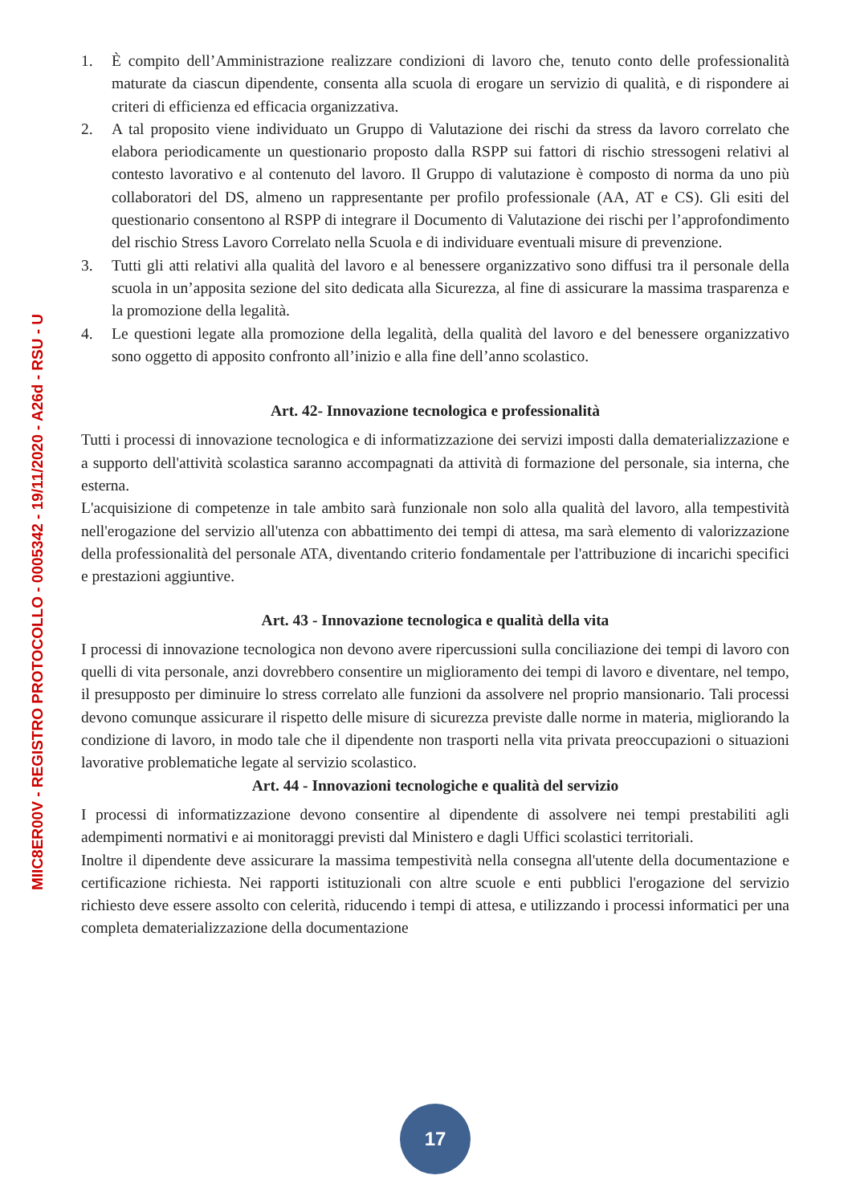MIIC8ER00V - REGISTRO PROTOCOLLO - 0005342 - 19/11/2020 - A26d - RSU - U
1. È compito dell’Amministrazione realizzare condizioni di lavoro che, tenuto conto delle professionalità maturate da ciascun dipendente, consenta alla scuola di erogare un servizio di qualità, e di rispondere ai criteri di efficienza ed efficacia organizzativa.
2. A tal proposito viene individuato un Gruppo di Valutazione dei rischi da stress da lavoro correlato che elabora periodicamente un questionario proposto dalla RSPP sui fattori di rischio stressogeni relativi al contesto lavorativo e al contenuto del lavoro. Il Gruppo di valutazione è composto di norma da uno più collaboratori del DS, almeno un rappresentante per profilo professionale (AA, AT e CS). Gli esiti del questionario consentono al RSPP di integrare il Documento di Valutazione dei rischi per l’approfondimento del rischio Stress Lavoro Correlato nella Scuola e di individuare eventuali misure di prevenzione.
3. Tutti gli atti relativi alla qualità del lavoro e al benessere organizzativo sono diffusi tra il personale della scuola in un’apposita sezione del sito dedicata alla Sicurezza, al fine di assicurare la massima trasparenza e la promozione della legalità.
4. Le questioni legate alla promozione della legalità, della qualità del lavoro e del benessere organizzativo sono oggetto di apposito confronto all’inizio e alla fine dell’anno scolastico.
Art. 42- Innovazione tecnologica e professionalità
Tutti i processi di innovazione tecnologica e di informatizzazione dei servizi imposti dalla dematerializzazione e a supporto dell'attività scolastica saranno accompagnati da attività di formazione del personale, sia interna, che esterna.
L'acquisizione di competenze in tale ambito sarà funzionale non solo alla qualità del lavoro, alla tempestività nell'erogazione del servizio all'utenza con abbattimento dei tempi di attesa, ma sarà elemento di valorizzazione della professionalità del personale ATA, diventando criterio fondamentale per l'attribuzione di incarichi specifici e prestazioni aggiuntive.
Art. 43 - Innovazione tecnologica e qualità della vita
I processi di innovazione tecnologica non devono avere ripercussioni sulla conciliazione dei tempi di lavoro con quelli di vita personale, anzi dovrebbero consentire un miglioramento dei tempi di lavoro e diventare, nel tempo, il presupposto per diminuire lo stress correlato alle funzioni da assolvere nel proprio mansionario. Tali processi devono comunque assicurare il rispetto delle misure di sicurezza previste dalle norme in materia, migliorando la condizione di lavoro, in modo tale che il dipendente non trasporti nella vita privata preoccupazioni o situazioni lavorative problematiche legate al servizio scolastico.
Art. 44 - Innovazioni tecnologiche e qualità del servizio
I processi di informatizzazione devono consentire al dipendente di assolvere nei tempi prestabiliti agli adempimenti normativi e ai monitoraggi previsti dal Ministero e dagli Uffici scolastici territoriali.
Inoltre il dipendente deve assicurare la massima tempestività nella consegna all'utente della documentazione e certificazione richiesta. Nei rapporti istituzionali con altre scuole e enti pubblici l'erogazione del servizio richiesto deve essere assolto con celerità, riducendo i tempi di attesa, e utilizzando i processi informatici per una completa dematerializzazione della documentazione
17